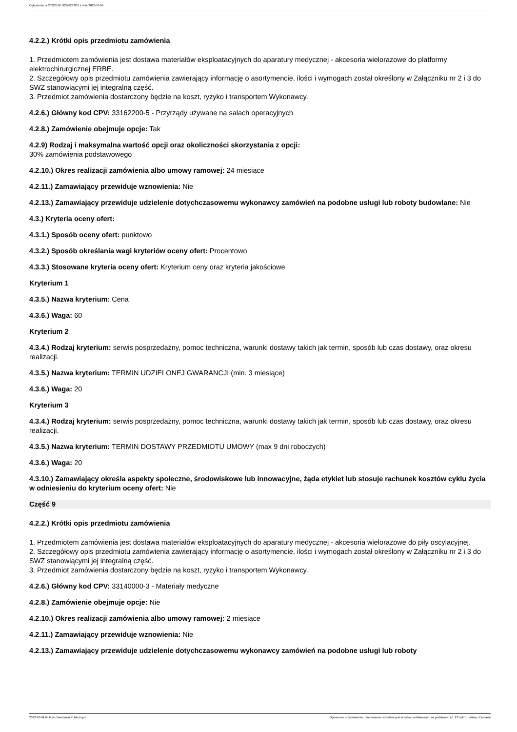Ogłoszenie nr 2022/BZP 00376233/01 z dnia 2022-10-04
4.2.2.) Krótki opis przedmiotu zamówienia
1. Przedmiotem zamówienia jest dostawa materiałów eksploatacyjnych do aparatury medycznej - akcesoria wielorazowe do platformy elektrochirurgicznej ERBE.
2. Szczegółowy opis przedmiotu zamówienia zawierający informację o asortymencie, ilości i wymogach został określony w Załączniku nr 2 i 3 do SWZ stanowiącymi jej integralną część.
3. Przedmiot zamówienia dostarczony będzie na koszt, ryzyko i transportem Wykonawcy.
4.2.6.) Główny kod CPV: 33162200-5 - Przyrządy używane na salach operacyjnych
4.2.8.) Zamówienie obejmuje opcje: Tak
4.2.9) Rodzaj i maksymalna wartość opcji oraz okoliczności skorzystania z opcji:
30% zamówienia podstawowego
4.2.10.) Okres realizacji zamówienia albo umowy ramowej: 24 miesiące
4.2.11.) Zamawiający przewiduje wznowienia: Nie
4.2.13.) Zamawiający przewiduje udzielenie dotychczasowemu wykonawcy zamówień na podobne usługi lub roboty budowlane: Nie
4.3.) Kryteria oceny ofert:
4.3.1.) Sposób oceny ofert: punktowo
4.3.2.) Sposób określania wagi kryteriów oceny ofert: Procentowo
4.3.3.) Stosowane kryteria oceny ofert: Kryterium ceny oraz kryteria jakościowe
Kryterium 1
4.3.5.) Nazwa kryterium: Cena
4.3.6.) Waga: 60
Kryterium 2
4.3.4.) Rodzaj kryterium: serwis posprzedażny, pomoc techniczna, warunki dostawy takich jak termin, sposób lub czas dostawy, oraz okresu realizacji.
4.3.5.) Nazwa kryterium: TERMIN UDZIELONEJ GWARANCJI (min. 3 miesiące)
4.3.6.) Waga: 20
Kryterium 3
4.3.4.) Rodzaj kryterium: serwis posprzedażny, pomoc techniczna, warunki dostawy takich jak termin, sposób lub czas dostawy, oraz okresu realizacji.
4.3.5.) Nazwa kryterium: TERMIN DOSTAWY PRZEDMIOTU UMOWY (max 9 dni roboczych)
4.3.6.) Waga: 20
4.3.10.) Zamawiający określa aspekty społeczne, środowiskowe lub innowacyjne, żąda etykiet lub stosuje rachunek kosztów cyklu życia w odniesieniu do kryterium oceny ofert: Nie
Część 9
4.2.2.) Krótki opis przedmiotu zamówienia
1. Przedmiotem zamówienia jest dostawa materiałów eksploatacyjnych do aparatury medycznej - akcesoria wielorazowe do piły oscylacyjnej.
2. Szczegółowy opis przedmiotu zamówienia zawierający informację o asortymencie, ilości i wymogach został określony w Załączniku nr 2 i 3 do SWZ stanowiącymi jej integralną część.
3. Przedmiot zamówienia dostarczony będzie na koszt, ryzyko i transportem Wykonawcy.
4.2.6.) Główny kod CPV: 33140000-3 - Materiały medyczne
4.2.8.) Zamówienie obejmuje opcje: Nie
4.2.10.) Okres realizacji zamówienia albo umowy ramowej: 2 miesiące
4.2.11.) Zamawiający przewiduje wznowienia: Nie
4.2.13.) Zamawiający przewiduje udzielenie dotychczasowemu wykonawcy zamówień na podobne usługi lub roboty
2022-10-04 Biuletyn Zamówień Publicznych Ogłoszenie o zamówieniu - Zamówienie udzielane jest w trybie podstawowym na podstawie: art. 275 pkt 1 ustawy - Dostawy